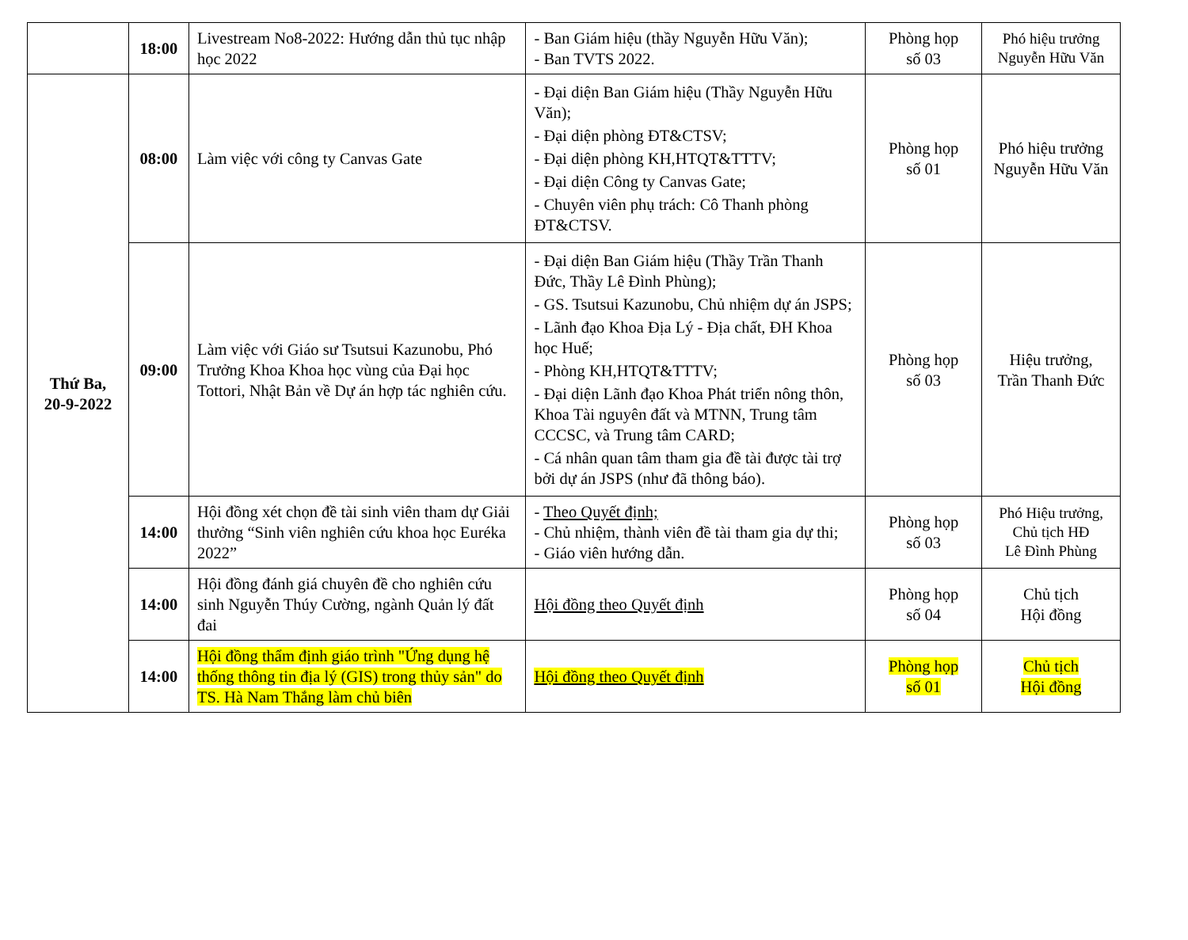| | 18:00 | Livestream No8-2022: Hướng dẫn thủ tục nhập học 2022 | - Ban Giám hiệu (thầy Nguyễn Hữu Văn); - Ban TVTS 2022. | Phòng họp số 03 | Phó hiệu trưởng Nguyễn Hữu Văn |
| Thứ Ba, 20-9-2022 | 08:00 | Làm việc với công ty Canvas Gate | - Đại diện Ban Giám hiệu (Thầy Nguyễn Hữu Văn); - Đại diện phòng ĐT&CTSV; - Đại diện phòng KH,HTQT&TTTV; - Đại diện Công ty Canvas Gate; - Chuyên viên phụ trách: Cô Thanh phòng ĐT&CTSV. | Phòng họp số 01 | Phó hiệu trưởng Nguyễn Hữu Văn |
| | 09:00 | Làm việc với Giáo sư Tsutsui Kazunobu, Phó Trưởng Khoa Khoa học vùng của Đại học Tottori, Nhật Bản về Dự án hợp tác nghiên cứu. | - Đại diện Ban Giám hiệu (Thầy Trần Thanh Đức, Thầy Lê Đình Phùng); - GS. Tsutsui Kazunobu, Chủ nhiệm dự án JSPS; - Lãnh đạo Khoa Địa Lý - Địa chất, ĐH Khoa học Huế; - Phòng KH,HTQT&TTTV; - Đại diện Lãnh đạo Khoa Phát triển nông thôn, Khoa Tài nguyên đất và MTNN, Trung tâm CCCSC, và Trung tâm CARD; - Cá nhân quan tâm tham gia đề tài được tài trợ bởi dự án JSPS (như đã thông báo). | Phòng họp số 03 | Hiệu trưởng, Trần Thanh Đức |
| | 14:00 | Hội đồng xét chọn đề tài sinh viên tham dự Giải thưởng “Sinh viên nghiên cứu khoa học Euréka 2022” | - Theo Quyết định; - Chủ nhiệm, thành viên đề tài tham gia dự thi; - Giáo viên hướng dẫn. | Phòng họp số 03 | Phó Hiệu trưởng, Chủ tịch HĐ Lê Đình Phùng |
| | 14:00 | Hội đồng đánh giá chuyên đề cho nghiên cứu sinh Nguyễn Thúy Cường, ngành Quản lý đất đai | Hội đồng theo Quyết định | Phòng họp số 04 | Chủ tịch Hội đồng |
| | 14:00 | Hội đồng thẩm định giáo trình "Ứng dụng hệ thống thông tin địa lý (GIS) trong thủy sản" do TS. Hà Nam Thắng làm chủ biên | Hội đồng theo Quyết định | Phòng họp số 01 | Chủ tịch Hội đồng |